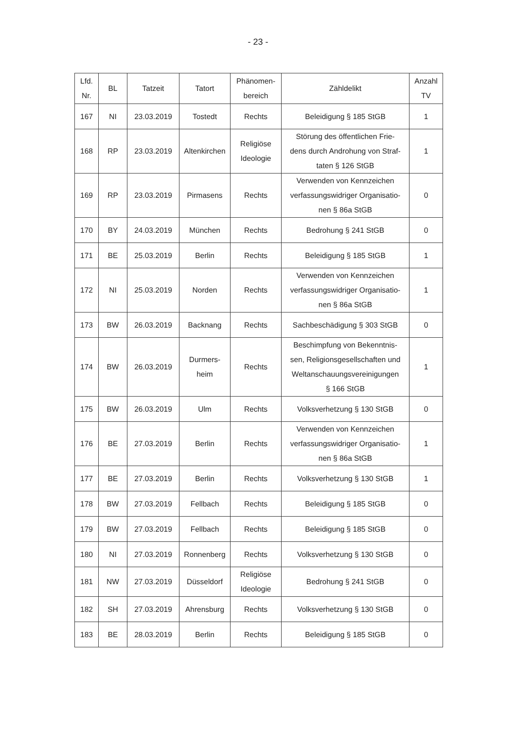- 23 -
| Lfd. Nr. | BL | Tatzeit | Tatort | Phänomen- bereich | Zähldelikt | Anzahl TV |
| --- | --- | --- | --- | --- | --- | --- |
| 167 | NI | 23.03.2019 | Tostedt | Rechts | Beleidigung § 185 StGB | 1 |
| 168 | RP | 23.03.2019 | Altenkirchen | Religiöse Ideologie | Störung des öffentlichen Frie- dens durch Androhung von Straf- taten § 126 StGB | 1 |
| 169 | RP | 23.03.2019 | Pirmasens | Rechts | Verwenden von Kennzeichen verfassungswidriger Organisatio- nen § 86a StGB | 0 |
| 170 | BY | 24.03.2019 | München | Rechts | Bedrohung § 241 StGB | 0 |
| 171 | BE | 25.03.2019 | Berlin | Rechts | Beleidigung § 185 StGB | 1 |
| 172 | NI | 25.03.2019 | Norden | Rechts | Verwenden von Kennzeichen verfassungswidriger Organisatio- nen § 86a StGB | 1 |
| 173 | BW | 26.03.2019 | Backnang | Rechts | Sachbeschädigung § 303 StGB | 0 |
| 174 | BW | 26.03.2019 | Durmers- heim | Rechts | Beschimpfung von Bekenntnis- sen, Religionsgesellschaften und Weltanschauungsvereinigungen § 166 StGB | 1 |
| 175 | BW | 26.03.2019 | Ulm | Rechts | Volksverhetzung § 130 StGB | 0 |
| 176 | BE | 27.03.2019 | Berlin | Rechts | Verwenden von Kennzeichen verfassungswidriger Organisatio- nen § 86a StGB | 1 |
| 177 | BE | 27.03.2019 | Berlin | Rechts | Volksverhetzung § 130 StGB | 1 |
| 178 | BW | 27.03.2019 | Fellbach | Rechts | Beleidigung § 185 StGB | 0 |
| 179 | BW | 27.03.2019 | Fellbach | Rechts | Beleidigung § 185 StGB | 0 |
| 180 | NI | 27.03.2019 | Ronnenberg | Rechts | Volksverhetzung § 130 StGB | 0 |
| 181 | NW | 27.03.2019 | Düsseldorf | Religiöse Ideologie | Bedrohung § 241 StGB | 0 |
| 182 | SH | 27.03.2019 | Ahrensburg | Rechts | Volksverhetzung § 130 StGB | 0 |
| 183 | BE | 28.03.2019 | Berlin | Rechts | Beleidigung § 185 StGB | 0 |